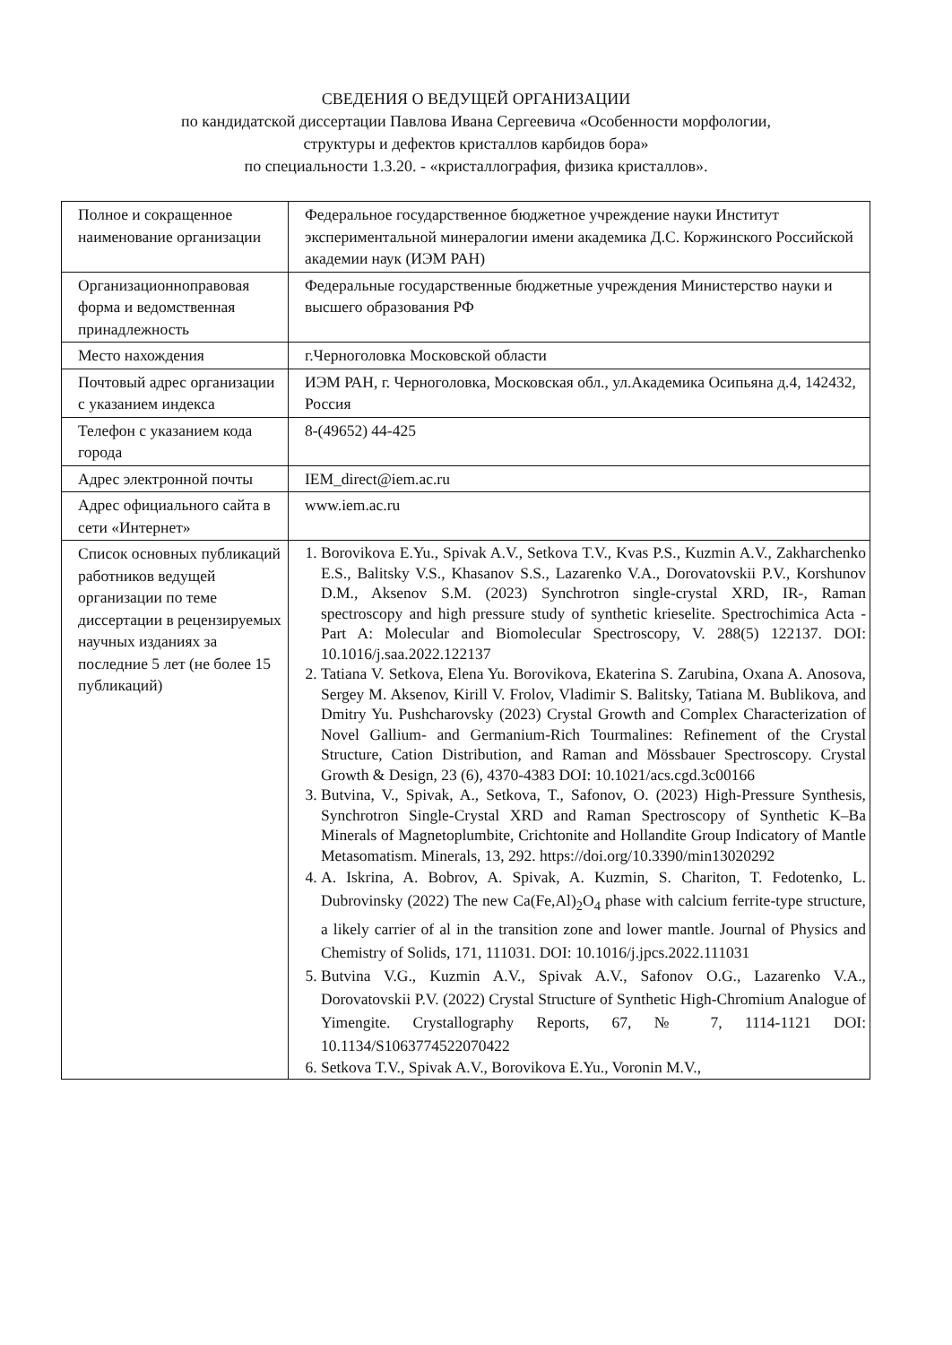СВЕДЕНИЯ О ВЕДУЩЕЙ ОРГАНИЗАЦИИ
по кандидатской диссертации Павлова Ивана Сергеевича «Особенности морфологии,
структуры и дефектов кристаллов карбидов бора»
по специальности 1.3.20. - «кристаллография, физика кристаллов».
| Полное и сокращенное наименование организации | Федеральное государственное бюджетное учреждение науки Институт экспериментальной минералогии имени академика Д.С. Коржинского Российской академии наук (ИЭМ РАН) |
| Организационноправовая форма и ведомственная принадлежность | Федеральные государственные бюджетные учреждения Министерство науки и высшего образования РФ |
| Место нахождения | г.Черноголовка Московской области |
| Почтовый адрес организации с указанием индекса | ИЭМ РАН, г. Черноголовка, Московская обл., ул.Академика Осипьяна д.4, 142432, Россия |
| Телефон с указанием кода города | 8-(49652) 44-425 |
| Адрес электронной почты | IEM_direct@iem.ac.ru |
| Адрес официального сайта в сети «Интернет» | www.iem.ac.ru |
| Список основных публикаций работников ведущей организации по теме диссертации в рецензируемых научных изданиях за последние 5 лет (не более 15 публикаций) | 1. Borovikova E.Yu., Spivak A.V., Setkova T.V., Kvas P.S., Kuzmin A.V., Zakharchenko E.S., Balitsky V.S., Khasanov S.S., Lazarenko V.A., Dorovatovskii P.V., Korshunov D.M., Aksenov S.M. (2023) Synchrotron single-crystal XRD, IR-, Raman spectroscopy and high pressure study of synthetic krieselite. Spectrochimica Acta - Part A: Molecular and Biomolecular Spectroscopy, V. 288(5) 122137. DOI: 10.1016/j.saa.2022.122137 2. Tatiana V. Setkova, Elena Yu. Borovikova, Ekaterina S. Zarubina, Oxana A. Anosova, Sergey M. Aksenov, Kirill V. Frolov, Vladimir S. Balitsky, Tatiana M. Bublikova, and Dmitry Yu. Pushcharovsky (2023) Crystal Growth and Complex Characterization of Novel Gallium- and Germanium-Rich Tourmalines: Refinement of the Crystal Structure, Cation Distribution, and Raman and Mössbauer Spectroscopy. Crystal Growth & Design, 23 (6), 4370-4383 DOI: 10.1021/acs.cgd.3c00166 3. Butvina, V., Spivak, A., Setkova, T., Safonov, O. (2023) High-Pressure Synthesis, Synchrotron Single-Crystal XRD and Raman Spectroscopy of Synthetic K–Ba Minerals of Magnetoplumbite, Crichtonite and Hollandite Group Indicatory of Mantle Metasomatism. Minerals, 13, 292. https://doi.org/10.3390/min13020292 4. A. Iskrina, A. Bobrov, A. Spivak, A. Kuzmin, S. Chariton, T. Fedotenko, L. Dubrovinsky (2022) The new Ca(Fe,Al)<sub>2</sub>O<sub>4</sub> phase with calcium ferrite-type structure, a likely carrier of al in the transition zone and lower mantle. Journal of Physics and Chemistry of Solids, 171, 111031. DOI: 10.1016/j.jpcs.2022.111031 5. Butvina V.G., Kuzmin A.V., Spivak A.V., Safonov O.G., Lazarenko V.A., Dorovatovskii P.V. (2022) Crystal Structure of Synthetic High-Chromium Analogue of Yimengite. Crystallography Reports, 67, № 7, 1114-1121 DOI: 10.1134/S1063774522070422 6. Setkova T.V., Spivak A.V., Borovikova E.Yu., Voronin M.V., |